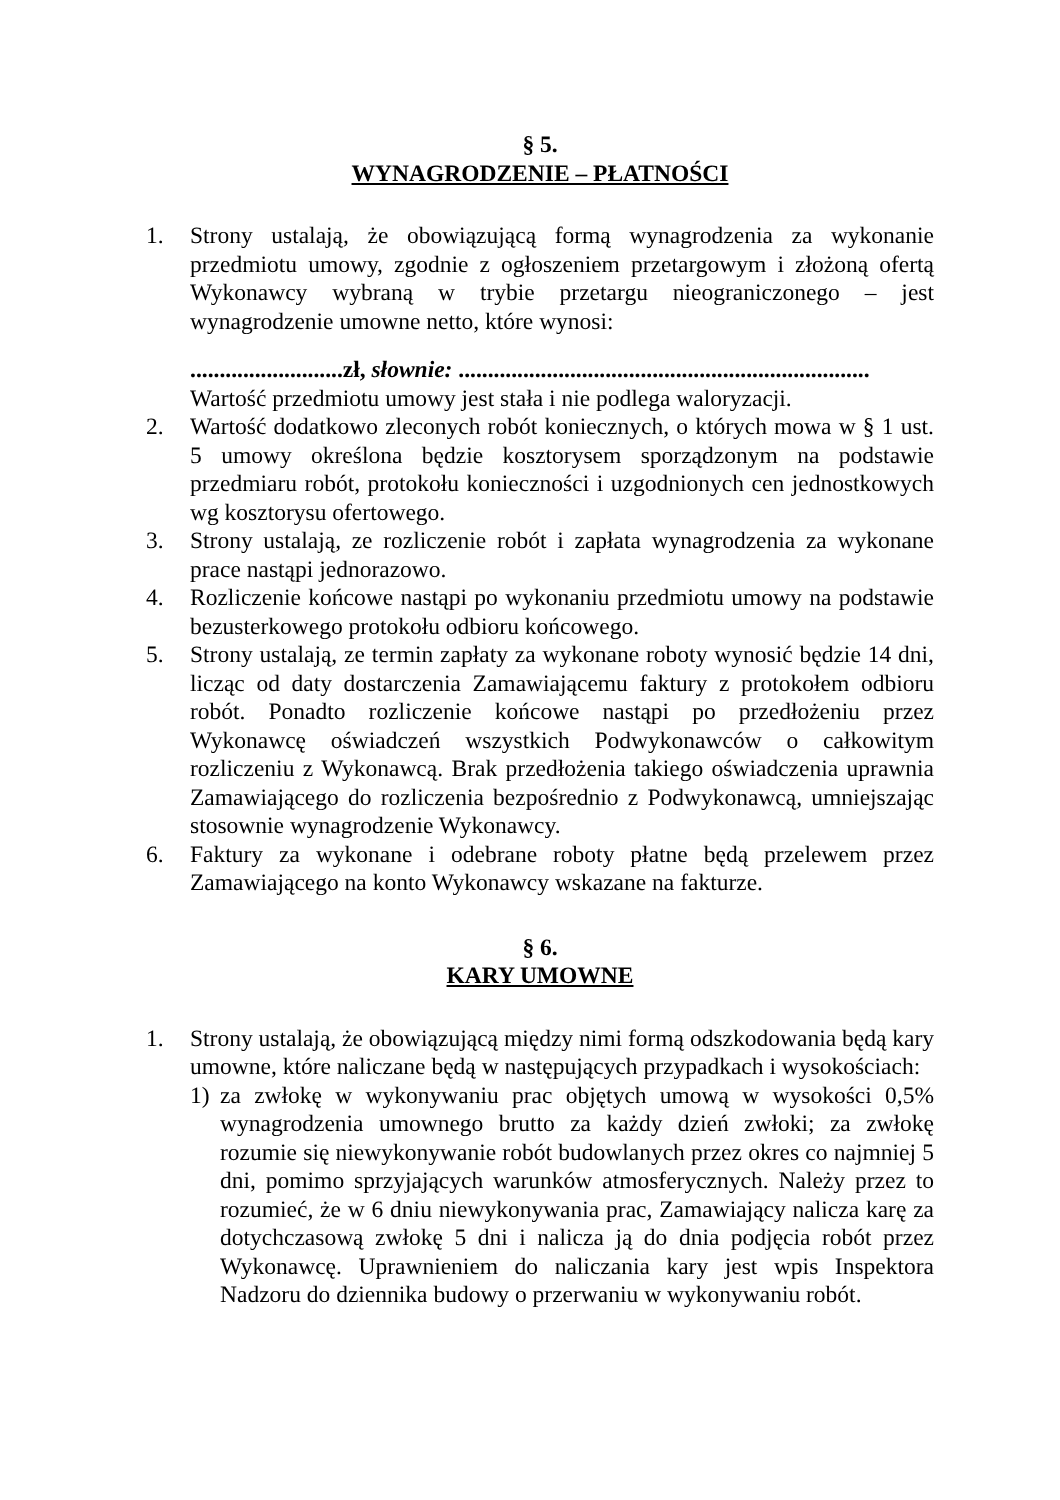§ 5.
WYNAGRODZENIE – PŁATNOŚCI
1. Strony ustalają, że obowiązującą formą wynagrodzenia za wykonanie przedmiotu umowy, zgodnie z ogłoszeniem przetargowym i złożoną ofertą Wykonawcy wybraną w trybie przetargu nieograniczonego – jest wynagrodzenie umowne netto, które wynosi:
..........................zł, słownie: ......................................................................
Wartość przedmiotu umowy jest stała i nie podlega waloryzacji.
2. Wartość dodatkowo zleconych robót koniecznych, o których mowa w § 1 ust. 5 umowy określona będzie kosztorysem sporządzonym na podstawie przedmiaru robót, protokołu konieczności i uzgodnionych cen jednostkowych wg kosztorysu ofertowego.
3. Strony ustalają, ze rozliczenie robót i zapłata wynagrodzenia za wykonane prace nastąpi jednorazowo.
4. Rozliczenie końcowe nastąpi po wykonaniu przedmiotu umowy na podstawie bezusterkowego protokołu odbioru końcowego.
5. Strony ustalają, ze termin zapłaty za wykonane roboty wynosić będzie 14 dni, licząc od daty dostarczenia Zamawiającemu faktury z protokołem odbioru robót. Ponadto rozliczenie końcowe nastąpi po przedłożeniu przez Wykonawcę oświadczeń wszystkich Podwykonawców o całkowitym rozliczeniu z Wykonawcą. Brak przedłożenia takiego oświadczenia uprawnia Zamawiającego do rozliczenia bezpośrednio z Podwykonawcą, umniejszając stosownie wynagrodzenie Wykonawcy.
6. Faktury za wykonane i odebrane roboty płatne będą przelewem przez Zamawiającego na konto Wykonawcy wskazane na fakturze.
§ 6.
KARY UMOWNE
1. Strony ustalają, że obowiązującą między nimi formą odszkodowania będą kary umowne, które naliczane będą w następujących przypadkach i wysokościach:
1) za zwłokę w wykonywaniu prac objętych umową w wysokości 0,5% wynagrodzenia umownego brutto za każdy dzień zwłoki; za zwłokę rozumie się niewykonywanie robót budowlanych przez okres co najmniej 5 dni, pomimo sprzyjających warunków atmosferycznych. Należy przez to rozumieć, że w 6 dniu niewykonywania prac, Zamawiający nalicza karę za dotychczasową zwłokę 5 dni i nalicza ją do dnia podjęcia robót przez Wykonawcę. Uprawnieniem do naliczania kary jest wpis Inspektora Nadzoru do dziennika budowy o przerwaniu w wykonywaniu robót.